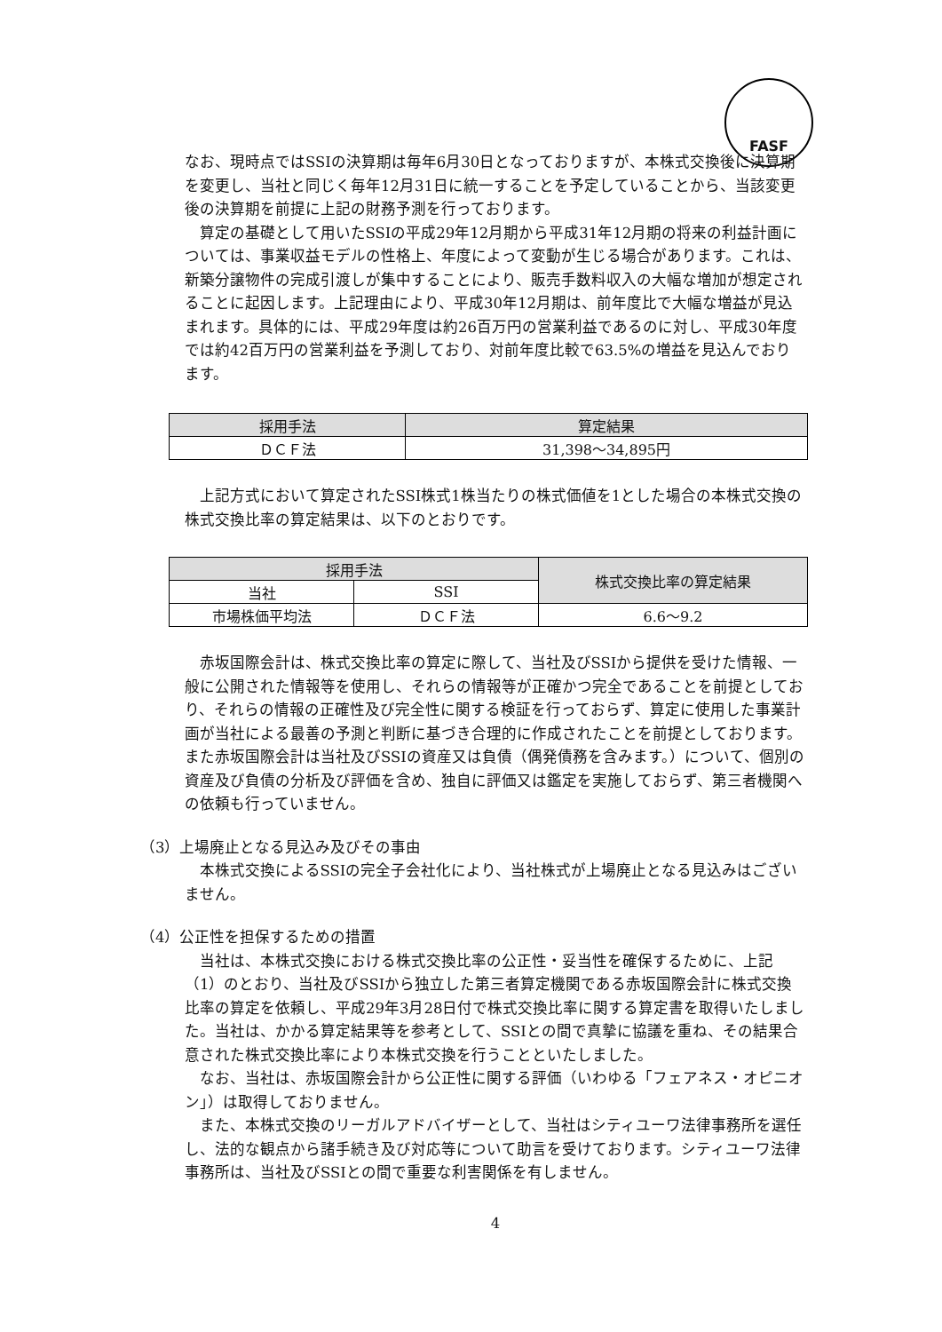FASF
なお、現時点ではSSIの決算期は毎年6月30日となっておりますが、本株式交換後に決算期を変更し、当社と同じく毎年12月31日に統一することを予定していることから、当該変更後の決算期を前提に上記の財務予測を行っております。
算定の基礎として用いたSSIの平成29年12月期から平成31年12月期の将来の利益計画については、事業収益モデルの性格上、年度によって変動が生じる場合があります。これは、新築分譲物件の完成引渡しが集中することにより、販売手数料収入の大幅な増加が想定されることに起因します。上記理由により、平成30年12月期は、前年度比で大幅な増益が見込まれます。具体的には、平成29年度は約26百万円の営業利益であるのに対し、平成30年度では約42百万円の営業利益を予測しており、対前年度比較で63.5%の増益を見込んでおります。
| 採用手法 | 算定結果 |
| --- | --- |
| ＤＣＦ法 | 31,398～34,895円 |
上記方式において算定されたSSI株式1株当たりの株式価値を1とした場合の本株式交換の株式交換比率の算定結果は、以下のとおりです。
| 採用手法 | | 株式交換比率の算定結果 |
| --- | --- | --- |
| 当社 | SSI | |
| 市場株価平均法 | ＤＣＦ法 | 6.6～9.2 |
赤坂国際会計は、株式交換比率の算定に際して、当社及びSSIから提供を受けた情報、一般に公開された情報等を使用し、それらの情報等が正確かつ完全であることを前提としており、それらの情報の正確性及び完全性に関する検証を行っておらず、算定に使用した事業計画が当社による最善の予測と判断に基づき合理的に作成されたことを前提としております。また赤坂国際会計は当社及びSSIの資産又は負債（偶発債務を含みます。）について、個別の資産及び負債の分析及び評価を含め、独自に評価又は鑑定を実施しておらず、第三者機関への依頼も行っていません。
（3）上場廃止となる見込み及びその事由
本株式交換によるSSIの完全子会社化により、当社株式が上場廃止となる見込みはございません。
（4）公正性を担保するための措置
当社は、本株式交換における株式交換比率の公正性・妥当性を確保するために、上記（1）のとおり、当社及びSSIから独立した第三者算定機関である赤坂国際会計に株式交換比率の算定を依頼し、平成29年3月28日付で株式交換比率に関する算定書を取得いたしました。当社は、かかる算定結果等を参考として、SSIとの間で真摯に協議を重ね、その結果合意された株式交換比率により本株式交換を行うことといたしました。
なお、当社は、赤坂国際会計から公正性に関する評価（いわゆる「フェアネス・オピニオン」）は取得しておりません。
また、本株式交換のリーガルアドバイザーとして、当社はシティユーワ法律事務所を選任し、法的な観点から諸手続き及び対応等について助言を受けております。シティユーワ法律事務所は、当社及びSSIとの間で重要な利害関係を有しません。
4